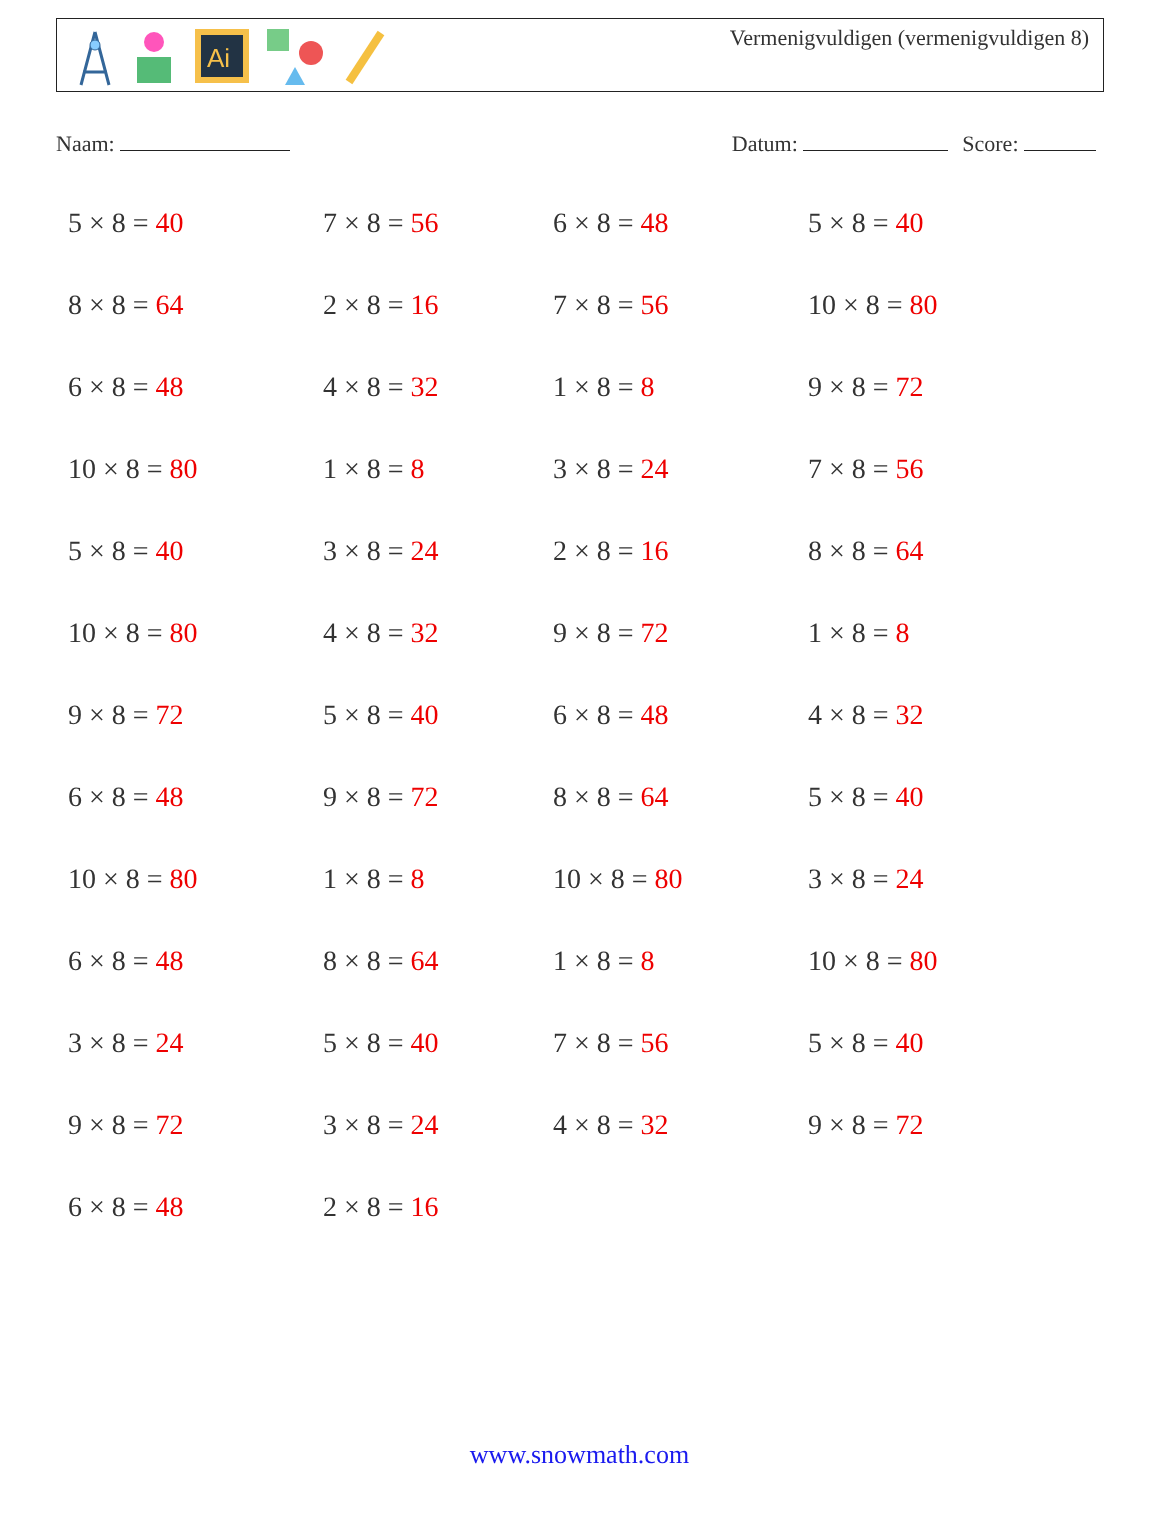Ai
Vermenigvuldigen (vermenigvuldigen 8)
Naam: Datum: Score:
5 × 8 = 40
7 × 8 = 56
6 × 8 = 48
5 × 8 = 40
8 × 8 = 64
2 × 8 = 16
7 × 8 = 56
10 × 8 = 80
6 × 8 = 48
4 × 8 = 32
1 × 8 = 8
9 × 8 = 72
10 × 8 = 80
1 × 8 = 8
3 × 8 = 24
7 × 8 = 56
5 × 8 = 40
3 × 8 = 24
2 × 8 = 16
8 × 8 = 64
10 × 8 = 80
4 × 8 = 32
9 × 8 = 72
1 × 8 = 8
9 × 8 = 72
5 × 8 = 40
6 × 8 = 48
4 × 8 = 32
6 × 8 = 48
9 × 8 = 72
8 × 8 = 64
5 × 8 = 40
10 × 8 = 80
1 × 8 = 8
10 × 8 = 80
3 × 8 = 24
6 × 8 = 48
8 × 8 = 64
1 × 8 = 8
10 × 8 = 80
3 × 8 = 24
5 × 8 = 40
7 × 8 = 56
5 × 8 = 40
9 × 8 = 72
3 × 8 = 24
4 × 8 = 32
9 × 8 = 72
6 × 8 = 48
2 × 8 = 16
www.snowmath.com